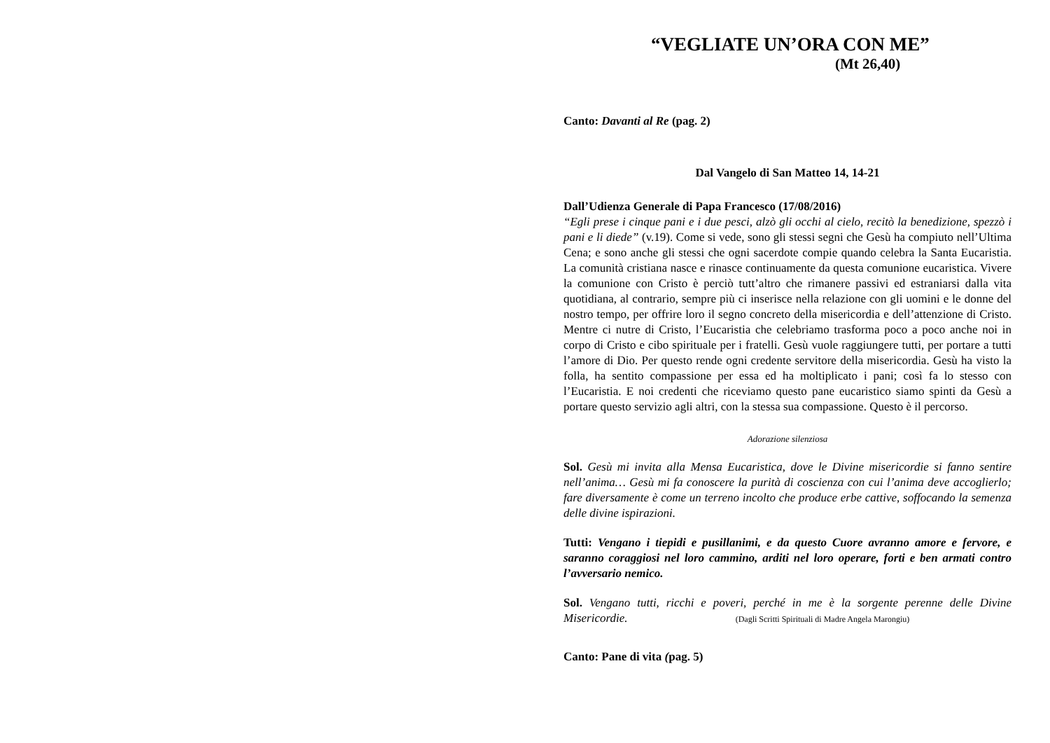“VEGLIATE UN’ORA CON ME”
(Mt 26,40)
Canto: Davanti al Re (pag. 2)
Dal Vangelo di San Matteo 14, 14-21
Dall’Udienza Generale di Papa Francesco (17/08/2016)
“Egli prese i cinque pani e i due pesci, alzò gli occhi al cielo, recitò la benedizione, spezzò i pani e li diede” (v.19). Come si vede, sono gli stessi segni che Gesù ha compiuto nell’Ultima Cena; e sono anche gli stessi che ogni sacerdote compie quando celebra la Santa Eucaristia. La comunità cristiana nasce e rinasce continuamente da questa comunione eucaristica. Vivere la comunione con Cristo è perciò tutt’altro che rimanere passivi ed estraniarsi dalla vita quotidiana, al contrario, sempre più ci inserisce nella relazione con gli uomini e le donne del nostro tempo, per offrire loro il segno concreto della misericordia e dell’attenzione di Cristo. Mentre ci nutre di Cristo, l’Eucaristia che celebriamo trasforma poco a poco anche noi in corpo di Cristo e cibo spirituale per i fratelli. Gesù vuole raggiungere tutti, per portare a tutti l’amore di Dio. Per questo rende ogni credente servitore della misericordia. Gesù ha visto la folla, ha sentito compassione per essa ed ha moltiplicato i pani; così fa lo stesso con l’Eucaristia. E noi credenti che riceviamo questo pane eucaristico siamo spinti da Gesù a portare questo servizio agli altri, con la stessa sua compassione. Questo è il percorso.
Adorazione silenziosa
Sol. Gesù mi invita alla Mensa Eucaristica, dove le Divine misericordie si fanno sentire nell’anima… Gesù mi fa conoscere la purità di coscienza con cui l’anima deve accoglierlo; fare diversamente è come un terreno incolto che produce erbe cattive, soffocando la semenza delle divine ispirazioni.
Tutti: Vengano i tiepidi e pusillanimi, e da questo Cuore avranno amore e fervore, e saranno coraggiosi nel loro cammino, arditi nel loro operare, forti e ben armati contro l’avversario nemico.
Sol. Vengano tutti, ricchi e poveri, perché in me è la sorgente perenne delle Divine Misericordie. (Dagli Scritti Spirituali di Madre Angela Marongiu)
Canto: Pane di vita (pag. 5)